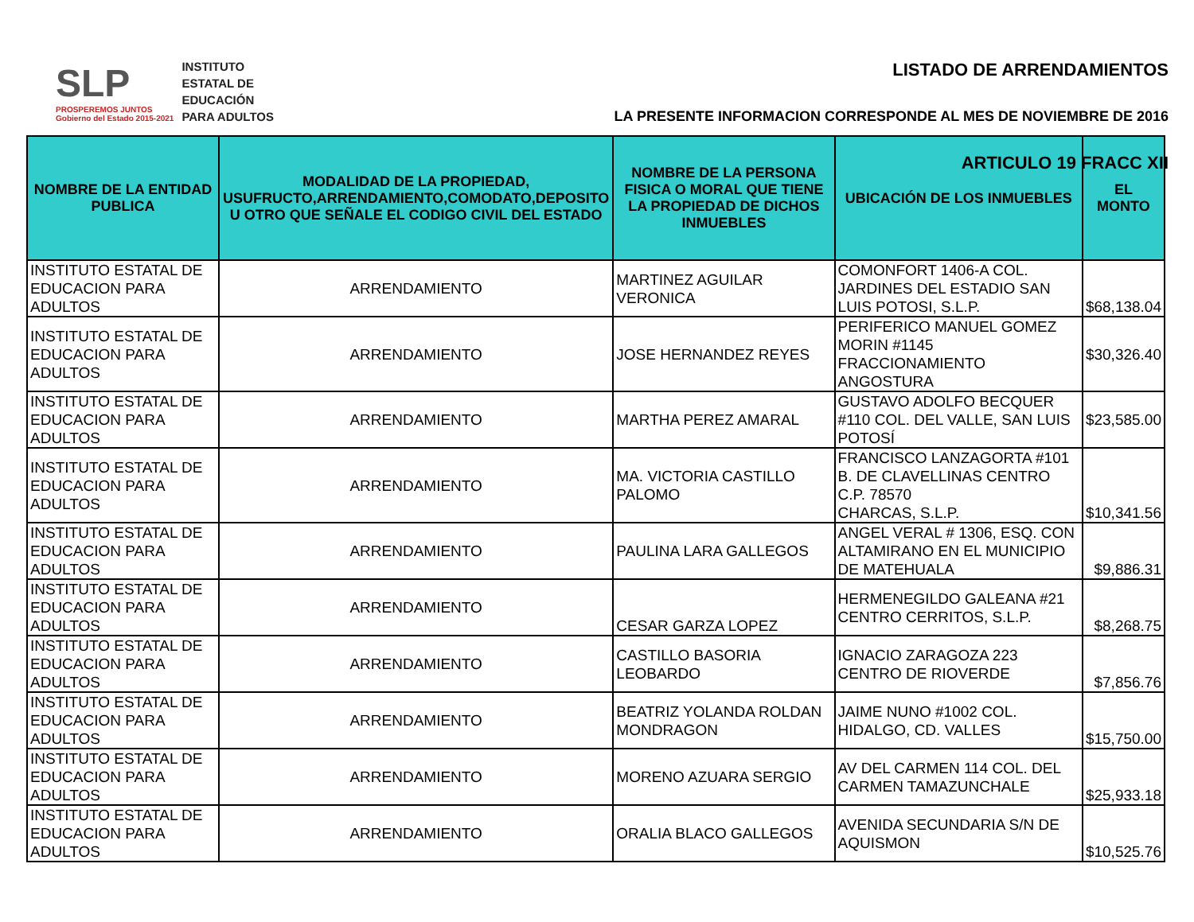SLP
PROSPEREMOS JUNTOS
Gobierno del Estado 2015-2021
INSTITUTO
ESTATAL DE
EDUCACIÓN
PARA ADULTOS
LISTADO DE ARRENDAMIENTOS
LA PRESENTE INFORMACION CORRESPONDE AL MES DE NOVIEMBRE DE 2016
ARTICULO 19 FRACC XII
| NOMBRE DE LA ENTIDAD PUBLICA | MODALIDAD DE LA PROPIEDAD, USUFRUCTO,ARRENDAMIENTO,COMODATO,DEPOSITO U OTRO QUE SEÑALE EL CODIGO CIVIL DEL ESTADO | NOMBRE DE LA PERSONA FISICA O MORAL QUE TIENE LA PROPIEDAD DE DICHOS INMUEBLES | UBICACIÓN DE LOS INMUEBLES | EL MONTO |
| --- | --- | --- | --- | --- |
| INSTITUTO ESTATAL DE EDUCACION PARA ADULTOS | ARRENDAMIENTO | MARTINEZ AGUILAR VERONICA | COMONFORT 1406-A COL. JARDINES DEL ESTADIO SAN LUIS POTOSI, S.L.P. | $68,138.04 |
| INSTITUTO ESTATAL DE EDUCACION PARA ADULTOS | ARRENDAMIENTO | JOSE HERNANDEZ REYES | PERIFERICO MANUEL GOMEZ MORIN #1145 FRACCIONAMIENTO ANGOSTURA | $30,326.40 |
| INSTITUTO ESTATAL DE EDUCACION PARA ADULTOS | ARRENDAMIENTO | MARTHA PEREZ AMARAL | GUSTAVO ADOLFO BECQUER #110 COL. DEL VALLE, SAN LUIS POTOSÍ | $23,585.00 |
| INSTITUTO ESTATAL DE EDUCACION PARA ADULTOS | ARRENDAMIENTO | MA. VICTORIA CASTILLO PALOMO | FRANCISCO LANZAGORTA #101 B. DE CLAVELLINAS CENTRO C.P. 78570 CHARCAS, S.L.P. | $10,341.56 |
| INSTITUTO ESTATAL DE EDUCACION PARA ADULTOS | ARRENDAMIENTO | PAULINA LARA GALLEGOS | ANGEL VERAL # 1306, ESQ. CON ALTAMIRANO EN EL MUNICIPIO DE MATEHUALA | $9,886.31 |
| INSTITUTO ESTATAL DE EDUCACION PARA ADULTOS | ARRENDAMIENTO | CESAR GARZA LOPEZ | HERMENEGILDO GALEANA #21 CENTRO CERRITOS, S.L.P. | $8,268.75 |
| INSTITUTO ESTATAL DE EDUCACION PARA ADULTOS | ARRENDAMIENTO | CASTILLO BASORIA LEOBARDO | IGNACIO ZARAGOZA 223 CENTRO DE RIOVERDE | $7,856.76 |
| INSTITUTO ESTATAL DE EDUCACION PARA ADULTOS | ARRENDAMIENTO | BEATRIZ YOLANDA ROLDAN MONDRAGON | JAIME NUNO #1002 COL. HIDALGO, CD. VALLES | $15,750.00 |
| INSTITUTO ESTATAL DE EDUCACION PARA ADULTOS | ARRENDAMIENTO | MORENO AZUARA SERGIO | AV DEL CARMEN 114 COL. DEL CARMEN TAMAZUNCHALE | $25,933.18 |
| INSTITUTO ESTATAL DE EDUCACION PARA ADULTOS | ARRENDAMIENTO | ORALIA BLACO GALLEGOS | AVENIDA SECUNDARIA S/N DE AQUISMON | $10,525.76 |